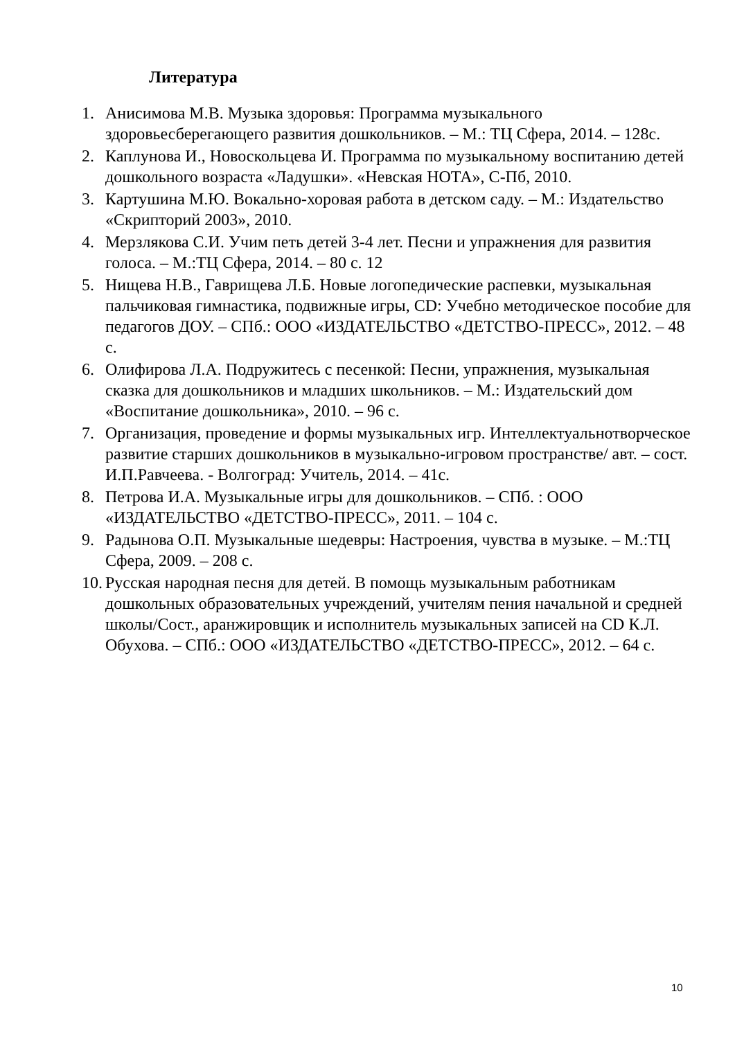Литература
1. Анисимова М.В. Музыка здоровья: Программа музыкального здоровьесберегающего развития дошкольников. – М.: ТЦ Сфера, 2014. – 128с.
2. Каплунова И., Новоскольцева И. Программа по музыкальному воспитанию детей дошкольного возраста «Ладушки». «Невская НОТА», С-Пб, 2010.
3. Картушина М.Ю. Вокально-хоровая работа в детском саду. – М.: Издательство «Скрипторий 2003», 2010.
4. Мерзлякова С.И. Учим петь детей 3-4 лет. Песни и упражнения для развития голоса. – М.:ТЦ Сфера, 2014. – 80 с. 12
5. Нищева Н.В., Гаврищева Л.Б. Новые логопедические распевки, музыкальная пальчиковая гимнастика, подвижные игры, CD: Учебно методическое пособие для педагогов ДОУ. – СПб.: ООО «ИЗДАТЕЛЬСТВО «ДЕТСТВО-ПРЕСС», 2012. – 48 с.
6. Олифирова Л.А. Подружитесь с песенкой: Песни, упражнения, музыкальная сказка для дошкольников и младших школьников. – М.: Издательский дом «Воспитание дошкольника», 2010. – 96 с.
7. Организация, проведение и формы музыкальных игр. Интеллектуальнотворческое развитие старших дошкольников в музыкально-игровом пространстве/ авт. – сост. И.П.Равчеева. - Волгоград: Учитель, 2014. – 41с.
8. Петрова И.А. Музыкальные игры для дошкольников. – СПб. : ООО «ИЗДАТЕЛЬСТВО «ДЕТСТВО-ПРЕСС», 2011. – 104 с.
9. Радынова О.П. Музыкальные шедевры: Настроения, чувства в музыке. – М.:ТЦ Сфера, 2009. – 208 с.
10. Русская народная песня для детей. В помощь музыкальным работникам дошкольных образовательных учреждений, учителям пения начальной и средней школы/Сост., аранжировщик и исполнитель музыкальных записей на CD К.Л. Обухова. – СПб.: ООО «ИЗДАТЕЛЬСТВО «ДЕТСТВО-ПРЕСС», 2012. – 64 с.
10